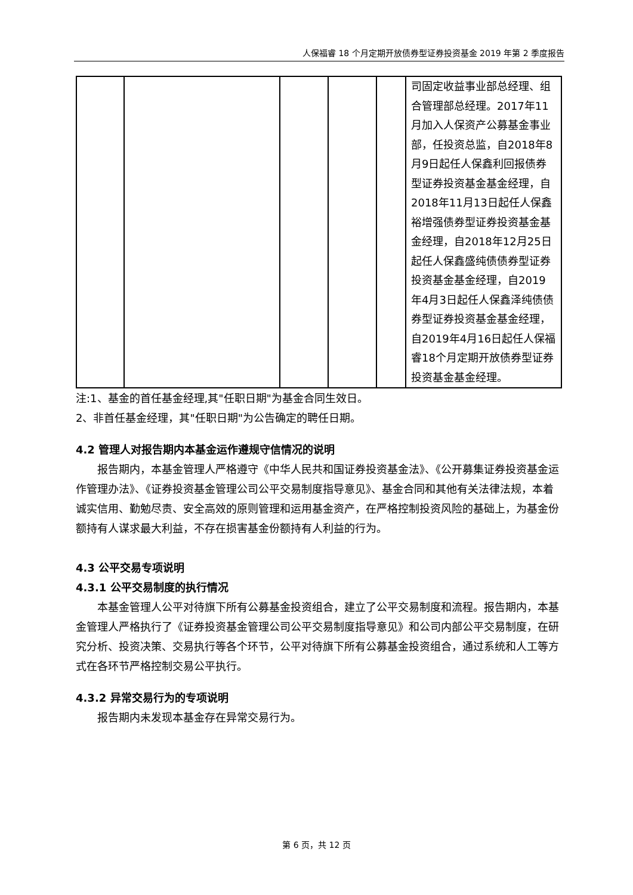人保福睿 18 个月定期开放债券型证券投资基金 2019 年第 2 季度报告
| | | | | | 司固定收益事业部总经理、组合管理部总经理。2017年11月加入人保资产公募基金事业部，任投资总监，自2018年8月9日起任人保鑫利回报债券型证券投资基金基金经理，自2018年11月13日起任人保鑫裕增强债券型证券投资基金基金经理，自2018年12月25日起任人保鑫盛纯债债券型证券投资基金基金经理，自2019年4月3日起任人保鑫泽纯债债券型证券投资基金基金经理，自2019年4月16日起任人保福睿18个月定期开放债券型证券投资基金基金经理。 |
注:1、基金的首任基金经理,其"任职日期"为基金合同生效日。
2、非首任基金经理，其"任职日期"为公告确定的聘任日期。
4.2 管理人对报告期内本基金运作遵规守信情况的说明
报告期内，本基金管理人严格遵守《中华人民共和国证券投资基金法》、《公开募集证券投资基金运作管理办法》、《证券投资基金管理公司公平交易制度指导意见》、基金合同和其他有关法律法规，本着诚实信用、勤勉尽责、安全高效的原则管理和运用基金资产，在严格控制投资风险的基础上，为基金份额持有人谋求最大利益，不存在损害基金份额持有人利益的行为。
4.3 公平交易专项说明
4.3.1 公平交易制度的执行情况
本基金管理人公平对待旗下所有公募基金投资组合，建立了公平交易制度和流程。报告期内，本基金管理人严格执行了《证券投资基金管理公司公平交易制度指导意见》和公司内部公平交易制度，在研究分析、投资决策、交易执行等各个环节，公平对待旗下所有公募基金投资组合，通过系统和人工等方式在各环节严格控制交易公平执行。
4.3.2 异常交易行为的专项说明
报告期内未发现本基金存在异常交易行为。
第 6 页，共 12 页